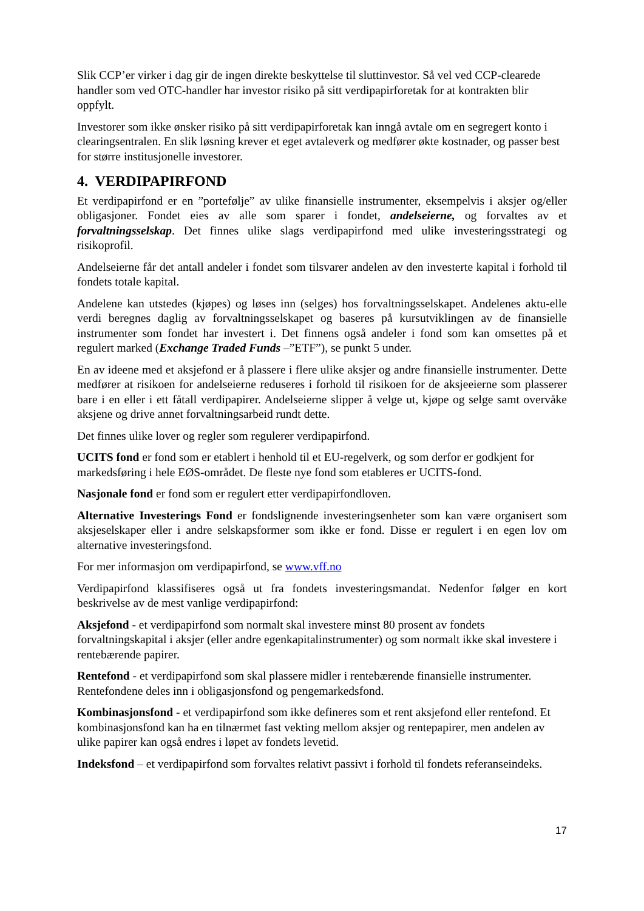Slik CCP’er virker i dag gir de ingen direkte beskyttelse til sluttinvestor. Så vel ved CCP-clearede handler som ved OTC-handler har investor risiko på sitt verdipapirforetak for at kontrakten blir oppfylt.
Investorer som ikke ønsker risiko på sitt verdipapirforetak kan inngå avtale om en segregert konto i clearingsentralen. En slik løsning krever et eget avtaleverk og medfører økte kostnader, og passer best for større institusjonelle investorer.
4. VERDIPAPIRFOND
Et verdipapirfond er en ”portefølje” av ulike finansielle instrumenter, eksempelvis i aksjer og/eller obligasjoner. Fondet eies av alle som sparer i fondet, andelseierne, og forvaltes av et forvaltningsselskap. Det finnes ulike slags verdipapirfond med ulike investeringsstrategi og risikoprofil.
Andelseierne får det antall andeler i fondet som tilsvarer andelen av den investerte kapital i forhold til fondets totale kapital.
Andelene kan utstedes (kjøpes) og løses inn (selges) hos forvaltningsselskapet. Andelenes aktu-elle verdi beregnes daglig av forvaltningsselskapet og baseres på kursutviklingen av de finansielle instrumenter som fondet har investert i. Det finnens også andeler i fond som kan omsettes på et regulert marked (Exchange Traded Funds –”ETF”), se punkt 5 under.
En av ideene med et aksjefond er å plassere i flere ulike aksjer og andre finansielle instrumenter. Dette medfører at risikoen for andelseierne reduseres i forhold til risikoen for de aksjeeierne som plasserer bare i en eller i ett fåtall verdipapirer. Andelseierne slipper å velge ut, kjøpe og selge samt overvåke aksjene og drive annet forvaltningsarbeid rundt dette.
Det finnes ulike lover og regler som regulerer verdipapirfond.
UCITS fond er fond som er etablert i henhold til et EU-regelverk, og som derfor er godkjent for markedsføring i hele EØS-området. De fleste nye fond som etableres er UCITS-fond.
Nasjonale fond er fond som er regulert etter verdipapirfondloven.
Alternative Investerings Fond er fondslignende investeringsenheter som kan være organisert som aksjeselskaper eller i andre selskapsformer som ikke er fond. Disse er regulert i en egen lov om alternative investeringsfond.
For mer informasjon om verdipapirfond, se www.vff.no
Verdipapirfond klassifiseres også ut fra fondets investeringsmandat. Nedenfor følger en kort beskrivelse av de mest vanlige verdipapirfond:
Aksjefond - et verdipapirfond som normalt skal investere minst 80 prosent av fondets forvaltningskapital i aksjer (eller andre egenkapitalinstrumenter) og som normalt ikke skal investere i rentebærende papirer.
Rentefond - et verdipapirfond som skal plassere midler i rentebærende finansielle instrumenter. Rentefondene deles inn i obligasjonsfond og pengemarkedsfond.
Kombinasjonsfond - et verdipapirfond som ikke defineres som et rent aksjefond eller rentefond. Et kombinasjonsfond kan ha en tilnærmet fast vekting mellom aksjer og rentepapirer, men andelen av ulike papirer kan også endres i løpet av fondets levetid.
Indeksfond – et verdipapirfond som forvaltes relativt passivt i forhold til fondets referanseindeks.
17